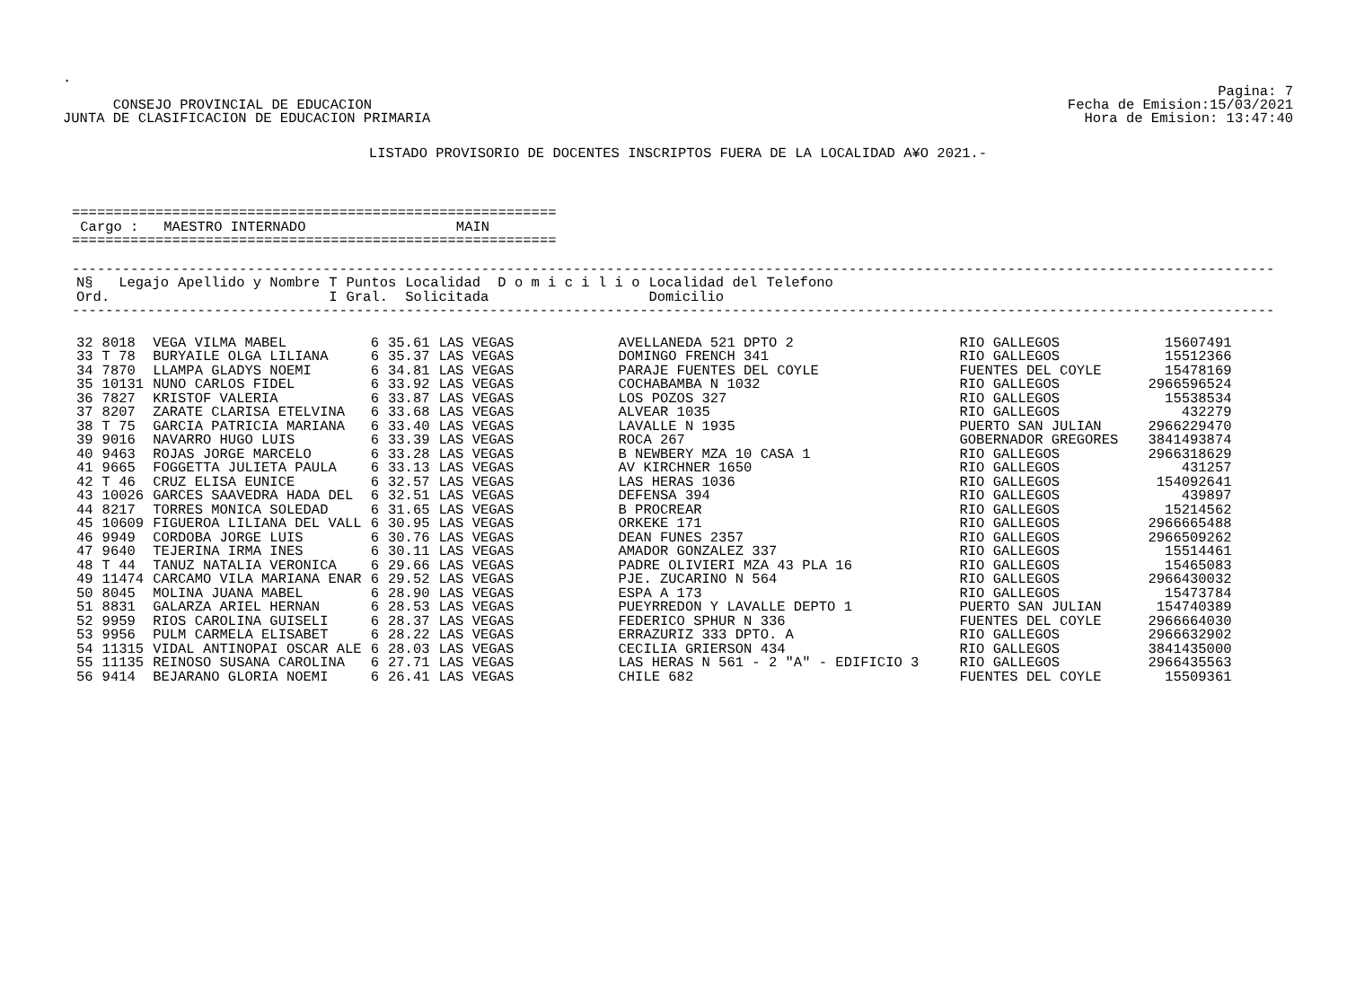.
CONSEJO PROVINCIAL DE EDUCACION
JUNTA DE CLASIFICACION DE EDUCACION PRIMARIA
Pagina: 7
Fecha de Emision:15/03/2021
Hora de Emision: 13:47:40
LISTADO PROVISORIO DE DOCENTES INSCRIPTOS FUERA DE LA LOCALIDAD A¥O 2021.-
==========================================================
 Cargo :   MAESTRO INTERNADO                  MAIN
==========================================================
------------------------------------------------------------------------------------------------------------------------------------------------
| N§ Ord. | Legajo | Apellido y Nombre | T I | Puntos Gral. | Localidad Solicitada | D o m i c i l i o | Localidad del Domicilio | Telefono |
| --- | --- | --- | --- | --- | --- | --- | --- | --- |
------------------------------------------------------------------------------------------------------------------------------------------------
| 32 | 8018 | VEGA VILMA MABEL | 6 | 35.61 | LAS VEGAS | AVELLANEDA 521 DPTO 2 | RIO GALLEGOS | 15607491 |
| 33 | T 78 | BURYAILE OLGA LILIANA | 6 | 35.37 | LAS VEGAS | DOMINGO FRENCH 341 | RIO GALLEGOS | 15512366 |
| 34 | 7870 | LLAMPA GLADYS NOEMI | 6 | 34.81 | LAS VEGAS | PARAJE FUENTES DEL COYLE | FUENTES DEL COYLE | 15478169 |
| 35 | 10131 | NUNO CARLOS FIDEL | 6 | 33.92 | LAS VEGAS | COCHABAMBA N 1032 | RIO GALLEGOS | 2966596524 |
| 36 | 7827 | KRISTOF VALERIA | 6 | 33.87 | LAS VEGAS | LOS POZOS 327 | RIO GALLEGOS | 15538534 |
| 37 | 8207 | ZARATE CLARISA ETELVINA | 6 | 33.68 | LAS VEGAS | ALVEAR 1035 | RIO GALLEGOS | 432279 |
| 38 | T 75 | GARCIA PATRICIA MARIANA | 6 | 33.40 | LAS VEGAS | LAVALLE N 1935 | PUERTO SAN JULIAN | 2966229470 |
| 39 | 9016 | NAVARRO HUGO LUIS | 6 | 33.39 | LAS VEGAS | ROCA 267 | GOBERNADOR GREGORES | 3841493874 |
| 40 | 9463 | ROJAS JORGE MARCELO | 6 | 33.28 | LAS VEGAS | B NEWBERY MZA 10 CASA 1 | RIO GALLEGOS | 2966318629 |
| 41 | 9665 | FOGGETTA JULIETA PAULA | 6 | 33.13 | LAS VEGAS | AV KIRCHNER 1650 | RIO GALLEGOS | 431257 |
| 42 | T 46 | CRUZ ELISA EUNICE | 6 | 32.57 | LAS VEGAS | LAS HERAS 1036 | RIO GALLEGOS | 154092641 |
| 43 | 10026 | GARCES SAAVEDRA HADA DEL | 6 | 32.51 | LAS VEGAS | DEFENSA 394 | RIO GALLEGOS | 439897 |
| 44 | 8217 | TORRES MONICA SOLEDAD | 6 | 31.65 | LAS VEGAS | B PROCREAR | RIO GALLEGOS | 15214562 |
| 45 | 10609 | FIGUEROA LILIANA DEL VALL | 6 | 30.95 | LAS VEGAS | ORKEKE 171 | RIO GALLEGOS | 2966665488 |
| 46 | 9949 | CORDOBA JORGE LUIS | 6 | 30.76 | LAS VEGAS | DEAN FUNES 2357 | RIO GALLEGOS | 2966509262 |
| 47 | 9640 | TEJERINA IRMA INES | 6 | 30.11 | LAS VEGAS | AMADOR GONZALEZ 337 | RIO GALLEGOS | 15514461 |
| 48 | T 44 | TANUZ NATALIA VERONICA | 6 | 29.66 | LAS VEGAS | PADRE OLIVIERI MZA 43 PLA 16 | RIO GALLEGOS | 15465083 |
| 49 | 11474 | CARCAMO VILA MARIANA ENAR | 6 | 29.52 | LAS VEGAS | PJE. ZUCARINO N 564 | RIO GALLEGOS | 2966430032 |
| 50 | 8045 | MOLINA JUANA MABEL | 6 | 28.90 | LAS VEGAS | ESPA A 173 | RIO GALLEGOS | 15473784 |
| 51 | 8831 | GALARZA ARIEL HERNAN | 6 | 28.53 | LAS VEGAS | PUEYRREDON Y LAVALLE DEPTO 1 | PUERTO SAN JULIAN | 154740389 |
| 52 | 9959 | RIOS CAROLINA GUISELI | 6 | 28.37 | LAS VEGAS | FEDERICO SPHUR N 336 | FUENTES DEL COYLE | 2966664030 |
| 53 | 9956 | PULM CARMELA ELISABET | 6 | 28.22 | LAS VEGAS | ERRAZURIZ 333 DPTO. A | RIO GALLEGOS | 2966632902 |
| 54 | 11315 | VIDAL ANTINOPAI OSCAR ALE | 6 | 28.03 | LAS VEGAS | CECILIA GRIERSON 434 | RIO GALLEGOS | 3841435000 |
| 55 | 11135 | REINOSO SUSANA CAROLINA | 6 | 27.71 | LAS VEGAS | LAS HERAS N 561 - 2 "A" - EDIFICIO 3 | RIO GALLEGOS | 2966435563 |
| 56 | 9414 | BEJARANO GLORIA NOEMI | 6 | 26.41 | LAS VEGAS | CHILE 682 | FUENTES DEL COYLE | 15509361 |